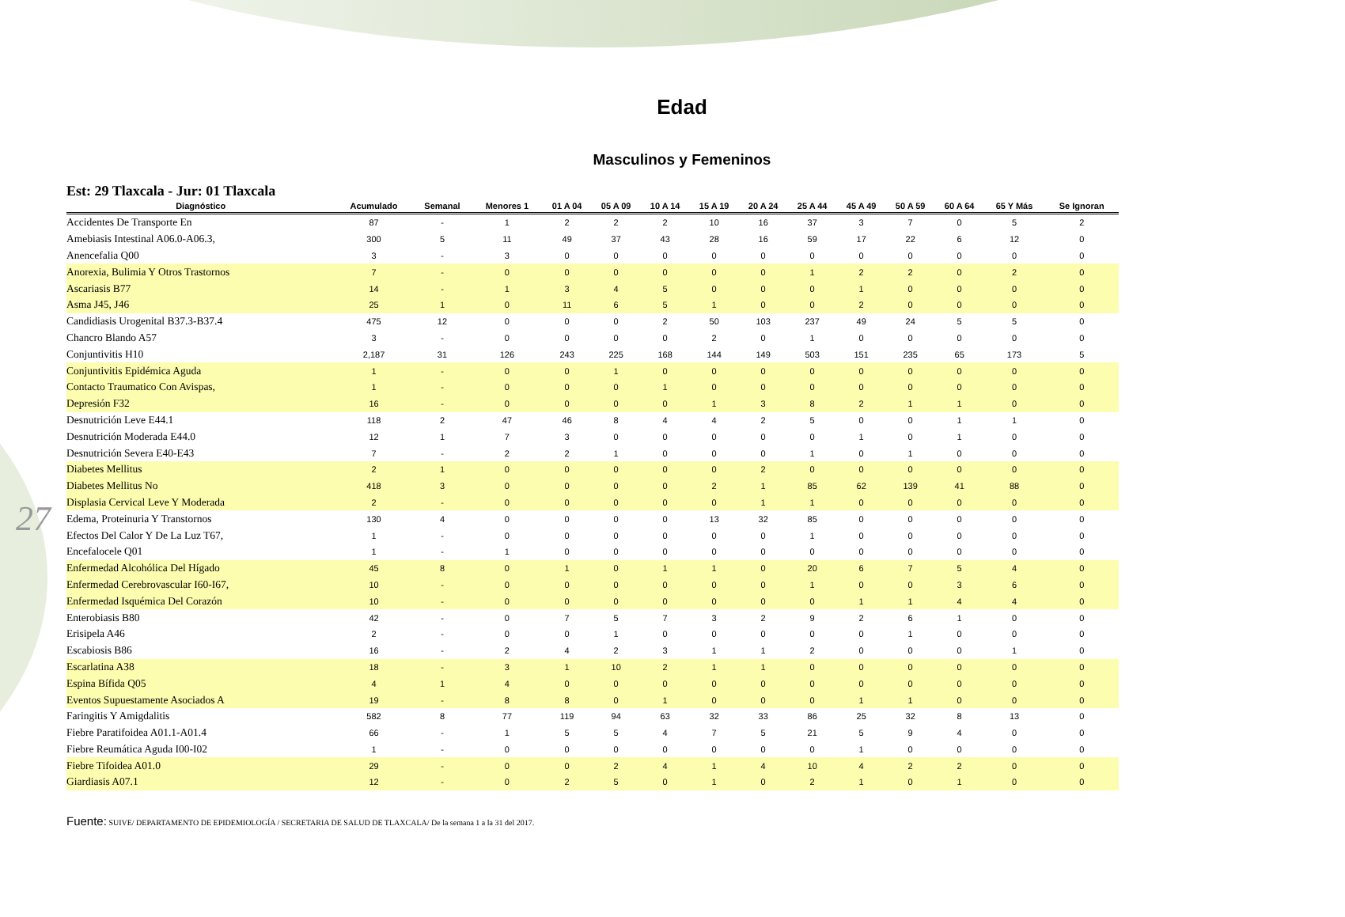27
Edad
Masculinos y Femeninos
Est: 29 Tlaxcala - Jur: 01 Tlaxcala
| Diagnóstico | Acumulado | Semanal | Menores 1 | 01 A 04 | 05 A 09 | 10 A 14 | 15 A 19 | 20 A 24 | 25 A 44 | 45 A 49 | 50 A 59 | 60 A 64 | 65 Y Más | Se Ignoran |
| --- | --- | --- | --- | --- | --- | --- | --- | --- | --- | --- | --- | --- | --- | --- |
| Accidentes De Transporte En | 87 | - | 1 | 2 | 2 | 2 | 10 | 16 | 37 | 3 | 7 | 0 | 5 | 2 |
| Amebiasis Intestinal A06.0-A06.3, | 300 | 5 | 11 | 49 | 37 | 43 | 28 | 16 | 59 | 17 | 22 | 6 | 12 | 0 |
| Anencefalia Q00 | 3 | - | 3 | 0 | 0 | 0 | 0 | 0 | 0 | 0 | 0 | 0 | 0 | 0 |
| Anorexia, Bulimia Y Otros Trastornos | 7 | - | 0 | 0 | 0 | 0 | 0 | 0 | 1 | 2 | 2 | 0 | 2 | 0 |
| Ascariasis B77 | 14 | - | 1 | 3 | 4 | 5 | 0 | 0 | 0 | 1 | 0 | 0 | 0 | 0 |
| Asma J45, J46 | 25 | 1 | 0 | 11 | 6 | 5 | 1 | 0 | 0 | 2 | 0 | 0 | 0 | 0 |
| Candidiasis Urogenital B37.3-B37.4 | 475 | 12 | 0 | 0 | 0 | 2 | 50 | 103 | 237 | 49 | 24 | 5 | 5 | 0 |
| Chancro Blando A57 | 3 | - | 0 | 0 | 0 | 0 | 2 | 0 | 1 | 0 | 0 | 0 | 0 | 0 |
| Conjuntivitis H10 | 2,187 | 31 | 126 | 243 | 225 | 168 | 144 | 149 | 503 | 151 | 235 | 65 | 173 | 5 |
| Conjuntivitis Epidémica Aguda | 1 | - | 0 | 0 | 1 | 0 | 0 | 0 | 0 | 0 | 0 | 0 | 0 | 0 |
| Contacto Traumatico Con Avispas, | 1 | - | 0 | 0 | 0 | 1 | 0 | 0 | 0 | 0 | 0 | 0 | 0 | 0 |
| Depresión F32 | 16 | - | 0 | 0 | 0 | 0 | 1 | 3 | 8 | 2 | 1 | 1 | 0 | 0 |
| Desnutrición Leve E44.1 | 118 | 2 | 47 | 46 | 8 | 4 | 4 | 2 | 5 | 0 | 0 | 1 | 1 | 0 |
| Desnutrición Moderada E44.0 | 12 | 1 | 7 | 3 | 0 | 0 | 0 | 0 | 0 | 1 | 0 | 1 | 0 | 0 |
| Desnutrición Severa E40-E43 | 7 | - | 2 | 2 | 1 | 0 | 0 | 0 | 1 | 0 | 1 | 0 | 0 | 0 |
| Diabetes Mellitus | 2 | 1 | 0 | 0 | 0 | 0 | 0 | 2 | 0 | 0 | 0 | 0 | 0 | 0 |
| Diabetes Mellitus No | 418 | 3 | 0 | 0 | 0 | 0 | 2 | 1 | 85 | 62 | 139 | 41 | 88 | 0 |
| Displasia Cervical Leve Y Moderada | 2 | - | 0 | 0 | 0 | 0 | 0 | 1 | 1 | 0 | 0 | 0 | 0 | 0 |
| Edema, Proteinuria Y Transtornos | 130 | 4 | 0 | 0 | 0 | 0 | 13 | 32 | 85 | 0 | 0 | 0 | 0 | 0 |
| Efectos Del Calor Y De La Luz T67, | 1 | - | 0 | 0 | 0 | 0 | 0 | 0 | 1 | 0 | 0 | 0 | 0 | 0 |
| Encefalocele Q01 | 1 | - | 1 | 0 | 0 | 0 | 0 | 0 | 0 | 0 | 0 | 0 | 0 | 0 |
| Enfermedad Alcohólica Del Hígado | 45 | 8 | 0 | 1 | 0 | 1 | 1 | 0 | 20 | 6 | 7 | 5 | 4 | 0 |
| Enfermedad Cerebrovascular I60-I67, | 10 | - | 0 | 0 | 0 | 0 | 0 | 0 | 1 | 0 | 0 | 3 | 6 | 0 |
| Enfermedad Isquémica Del Corazón | 10 | - | 0 | 0 | 0 | 0 | 0 | 0 | 0 | 1 | 1 | 4 | 4 | 0 |
| Enterobiasis B80 | 42 | - | 0 | 7 | 5 | 7 | 3 | 2 | 9 | 2 | 6 | 1 | 0 | 0 |
| Erisipela A46 | 2 | - | 0 | 0 | 1 | 0 | 0 | 0 | 0 | 0 | 1 | 0 | 0 | 0 |
| Escabiosis B86 | 16 | - | 2 | 4 | 2 | 3 | 1 | 1 | 2 | 0 | 0 | 0 | 1 | 0 |
| Escarlatina A38 | 18 | - | 3 | 1 | 10 | 2 | 1 | 1 | 0 | 0 | 0 | 0 | 0 | 0 |
| Espina Bífida Q05 | 4 | 1 | 4 | 0 | 0 | 0 | 0 | 0 | 0 | 0 | 0 | 0 | 0 | 0 |
| Eventos Supuestamente Asociados A | 19 | - | 8 | 8 | 0 | 1 | 0 | 0 | 0 | 1 | 1 | 0 | 0 | 0 |
| Faringitis Y Amigdalitis | 582 | 8 | 77 | 119 | 94 | 63 | 32 | 33 | 86 | 25 | 32 | 8 | 13 | 0 |
| Fiebre Paratifoidea A01.1-A01.4 | 66 | - | 1 | 5 | 5 | 4 | 7 | 5 | 21 | 5 | 9 | 4 | 0 | 0 |
| Fiebre Reumática Aguda I00-I02 | 1 | - | 0 | 0 | 0 | 0 | 0 | 0 | 0 | 1 | 0 | 0 | 0 | 0 |
| Fiebre Tifoidea A01.0 | 29 | - | 0 | 0 | 2 | 4 | 1 | 4 | 10 | 4 | 2 | 2 | 0 | 0 |
| Giardiasis A07.1 | 12 | - | 0 | 2 | 5 | 0 | 1 | 0 | 2 | 1 | 0 | 1 | 0 | 0 |
Fuente: SUIVE/ DEPARTAMENTO DE EPIDEMIOLOGÍA / SECRETARIA DE SALUD DE TLAXCALA/ De la semana 1 a la 31 del 2017.